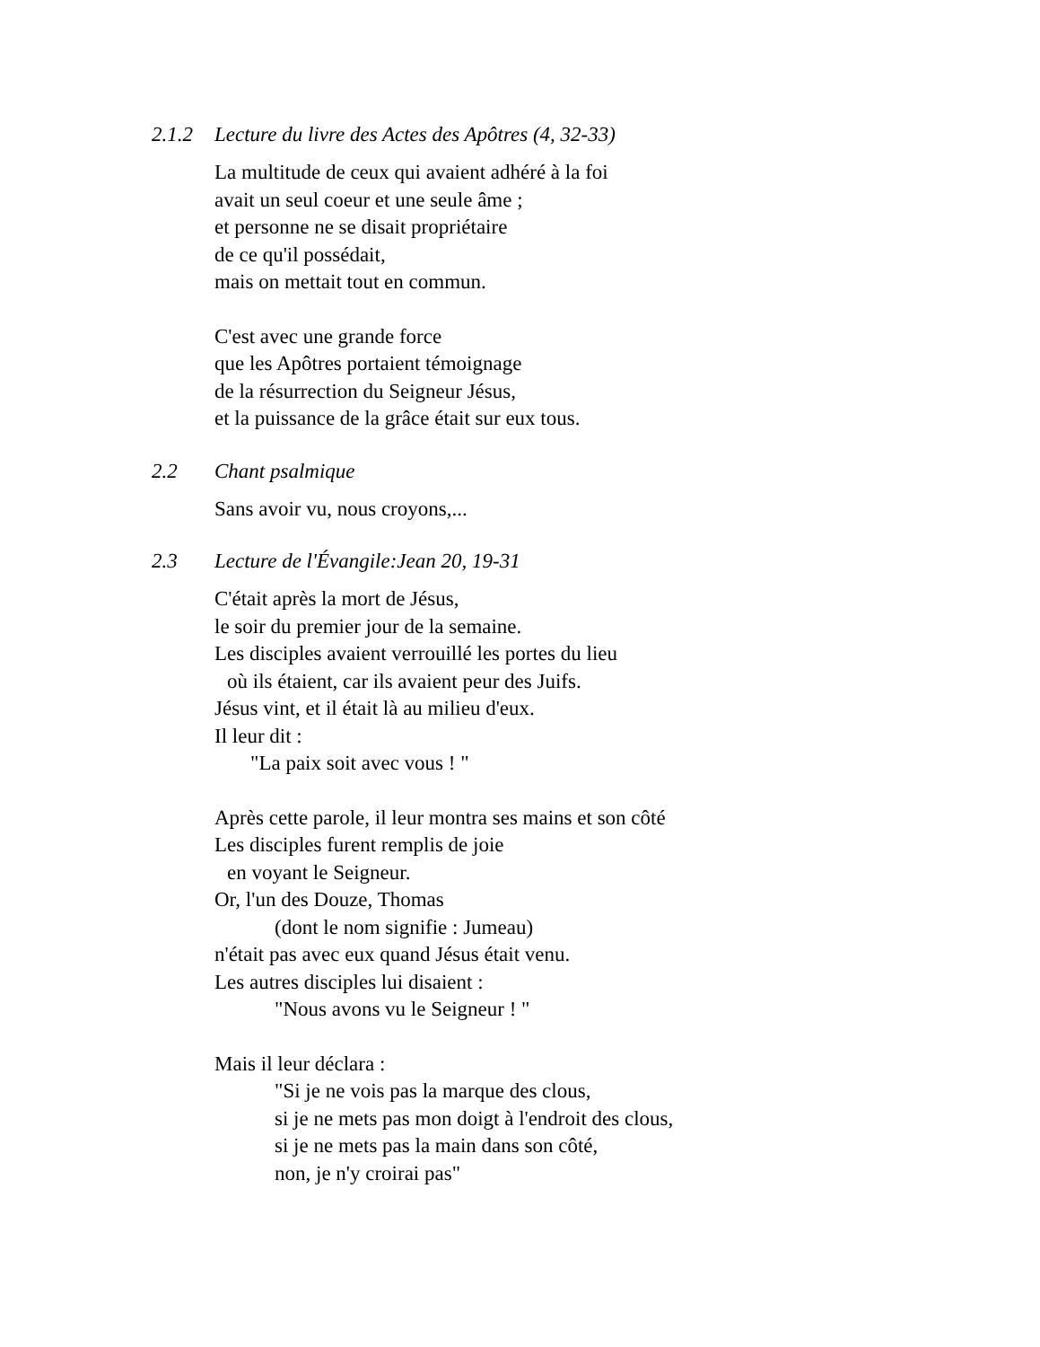2.1.2 Lecture du livre des Actes des Apôtres (4, 32-33)
La multitude de ceux qui avaient adhéré à la foi
avait un seul coeur et une seule âme ;
et personne ne se disait propriétaire
de ce qu'il possédait,
mais on mettait tout en commun.
C'est avec une grande force
que les Apôtres portaient témoignage
de la résurrection du Seigneur Jésus,
et la puissance de la grâce était sur eux tous.
2.2 Chant psalmique
Sans avoir vu, nous croyons,...
2.3 Lecture de l'Évangile:Jean 20, 19-31
C'était après la mort de Jésus,
le soir du premier jour de la semaine.
Les disciples avaient verrouillé les portes du lieu
où ils étaient, car ils avaient peur des Juifs.
Jésus vint, et il était là au milieu d'eux.
Il leur dit :
"La paix soit avec vous ! "
Après cette parole, il leur montra ses mains et son côté
Les disciples furent remplis de joie
en voyant le Seigneur.
Or, l'un des Douze, Thomas
(dont le nom signifie : Jumeau)
n'était pas avec eux quand Jésus était venu.
Les autres disciples lui disaient :
"Nous avons vu le Seigneur ! "
Mais il leur déclara :
"Si je ne vois pas la marque des clous,
si je ne mets pas mon doigt à l'endroit des clous,
si je ne mets pas la main dans son côté,
non, je n'y croirai pas"